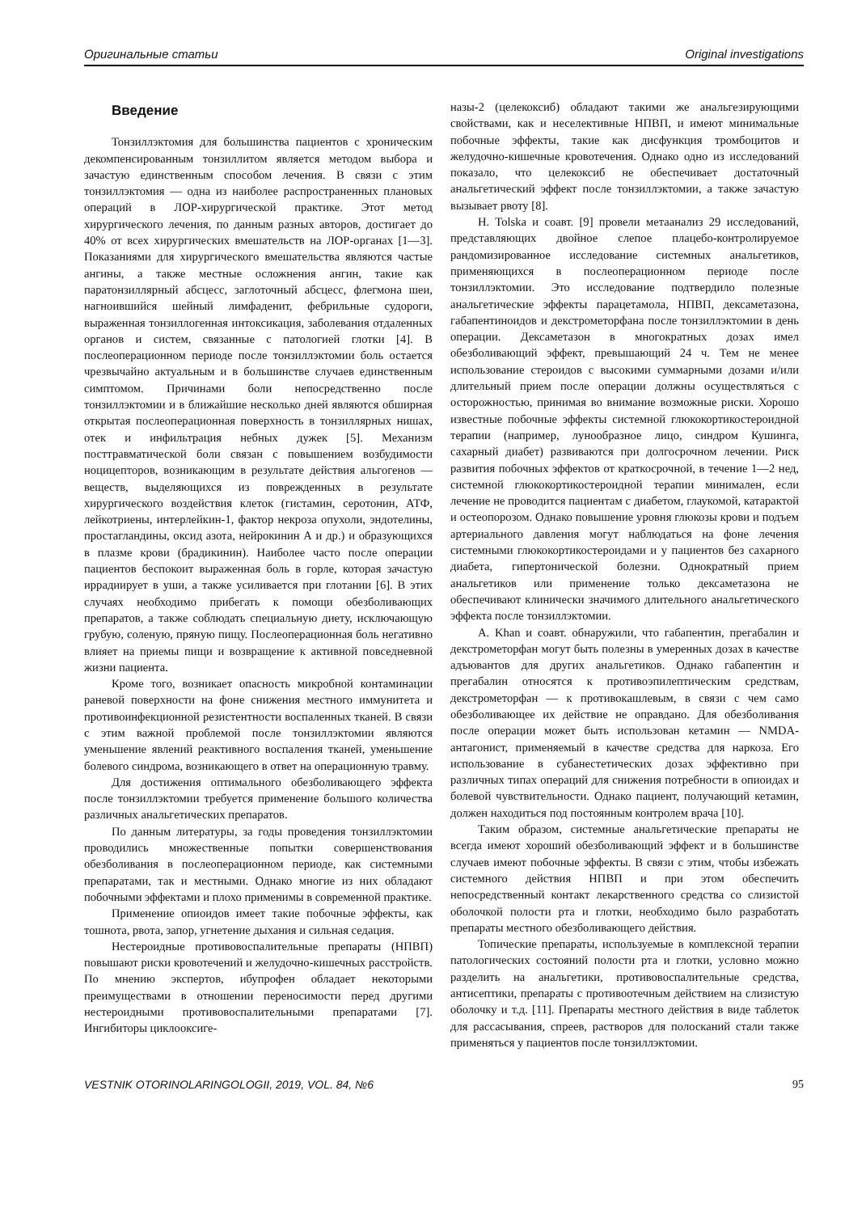Оригинальные статьи Original investigations
Введение
Тонзиллэктомия для большинства пациентов с хроническим декомпенсированным тонзиллитом является методом выбора и зачастую единственным способом лечения. В связи с этим тонзиллэктомия — одна из наиболее распространенных плановых операций в ЛОР-хирургической практике. Этот метод хирургического лечения, по данным разных авторов, достигает до 40% от всех хирургических вмешательств на ЛОР-органах [1—3]. Показаниями для хирургического вмешательства являются частые ангины, а также местные осложнения ангин, такие как паратонзиллярный абсцесс, заглоточный абсцесс, флегмона шеи, нагноившийся шейный лимфаденит, фебрильные судороги, выраженная тонзиллогенная интоксикация, заболевания отдаленных органов и систем, связанные с патологией глотки [4]. В послеоперационном периоде после тонзиллэктомии боль остается чрезвычайно актуальным и в большинстве случаев единственным симптомом. Причинами боли непосредственно после тонзиллэктомии и в ближайшие несколько дней являются обширная открытая послеоперационная поверхность в тонзиллярных нишах, отек и инфильтрация небных дужек [5]. Механизм посттравматической боли связан с повышением возбудимости ноцицепторов, возникающим в результате действия альгогенов — веществ, выделяющихся из поврежденных в результате хирургического воздействия клеток (гистамин, серотонин, АТФ, лейкотриены, интерлейкин-1, фактор некроза опухоли, эндотелины, простагландины, оксид азота, нейрокинин А и др.) и образующихся в плазме крови (брадикинин). Наиболее часто после операции пациентов беспокоит выраженная боль в горле, которая зачастую иррадиирует в уши, а также усиливается при глотании [6]. В этих случаях необходимо прибегать к помощи обезболивающих препаратов, а также соблюдать специальную диету, исключающую грубую, соленую, пряную пищу. Послеоперационная боль негативно влияет на приемы пищи и возвращение к активной повседневной жизни пациента.
Кроме того, возникает опасность микробной контаминации раневой поверхности на фоне снижения местного иммунитета и противоинфекционной резистентности воспаленных тканей. В связи с этим важной проблемой после тонзиллэктомии являются уменьшение явлений реактивного воспаления тканей, уменьшение болевого синдрома, возникающего в ответ на операционную травму.
Для достижения оптимального обезболивающего эффекта после тонзиллэктомии требуется применение большого количества различных анальгетических препаратов.
По данным литературы, за годы проведения тонзиллэктомии проводились множественные попытки совершенствования обезболивания в послеоперационном периоде, как системными препаратами, так и местными. Однако многие из них обладают побочными эффектами и плохо применимы в современной практике.
Применение опиоидов имеет такие побочные эффекты, как тошнота, рвота, запор, угнетение дыхания и сильная седация.
Нестероидные противовоспалительные препараты (НПВП) повышают риски кровотечений и желудочно-кишечных расстройств. По мнению экспертов, ибупрофен обладает некоторыми преимуществами в отношении переносимости перед другими нестероидными противовоспалительными препаратами [7]. Ингибиторы циклооксиге-
назы-2 (целекоксиб) обладают такими же анальгезирующими свойствами, как и неселективные НПВП, и имеют минимальные побочные эффекты, такие как дисфункция тромбоцитов и желудочно-кишечные кровотечения. Однако одно из исследований показало, что целекоксиб не обеспечивает достаточный анальгетический эффект после тонзиллэктомии, а также зачастую вызывает рвоту [8].
H. Tolska и соавт. [9] провели метаанализ 29 исследований, представляющих двойное слепое плацебо-контролируемое рандомизированное исследование системных анальгетиков, применяющихся в послеоперационном периоде после тонзиллэктомии. Это исследование подтвердило полезные анальгетические эффекты парацетамола, НПВП, дексаметазона, габапентиноидов и декстрометорфана после тонзиллэктомии в день операции. Дексаметазон в многократных дозах имел обезболивающий эффект, превышающий 24 ч. Тем не менее использование стероидов с высокими суммарными дозами и/или длительный прием после операции должны осуществляться с осторожностью, принимая во внимание возможные риски. Хорошо известные побочные эффекты системной глюкокортикостероидной терапии (например, лунообразное лицо, синдром Кушинга, сахарный диабет) развиваются при долгосрочном лечении. Риск развития побочных эффектов от краткосрочной, в течение 1—2 нед, системной глюкокортикостероидной терапии минимален, если лечение не проводится пациентам с диабетом, глаукомой, катарактой и остеопорозом. Однако повышение уровня глюкозы крови и подъем артериального давления могут наблюдаться на фоне лечения системными глюкокортикостероидами и у пациентов без сахарного диабета, гипертонической болезни. Однократный прием анальгетиков или применение только дексаметазона не обеспечивают клинически значимого длительного анальгетического эффекта после тонзиллэктомии.
A. Khan и соавт. обнаружили, что габапентин, прегабалин и декстрометорфан могут быть полезны в умеренных дозах в качестве адъювантов для других анальгетиков. Однако габапентин и прегабалин относятся к противоэпилептическим средствам, декстрометорфан — к противокашлевым, в связи с чем само обезболивающее их действие не оправдано. Для обезболивания после операции может быть использован кетамин — NMDA-антагонист, применяемый в качестве средства для наркоза. Его использование в субанестетических дозах эффективно при различных типах операций для снижения потребности в опиоидах и болевой чувствительности. Однако пациент, получающий кетамин, должен находиться под постоянным контролем врача [10].
Таким образом, системные анальгетические препараты не всегда имеют хороший обезболивающий эффект и в большинстве случаев имеют побочные эффекты. В связи с этим, чтобы избежать системного действия НПВП и при этом обеспечить непосредственный контакт лекарственного средства со слизистой оболочкой полости рта и глотки, необходимо было разработать препараты местного обезболивающего действия.
Топические препараты, используемые в комплексной терапии патологических состояний полости рта и глотки, условно можно разделить на анальгетики, противовоспалительные средства, антисептики, препараты с противоотечным действием на слизистую оболочку и т.д. [11]. Препараты местного действия в виде таблеток для рассасывания, спреев, растворов для полосканий стали также применяться у пациентов после тонзиллэктомии.
VESTNIK OTORINOLARINGOLOGII, 2019, VOL. 84, №6 95